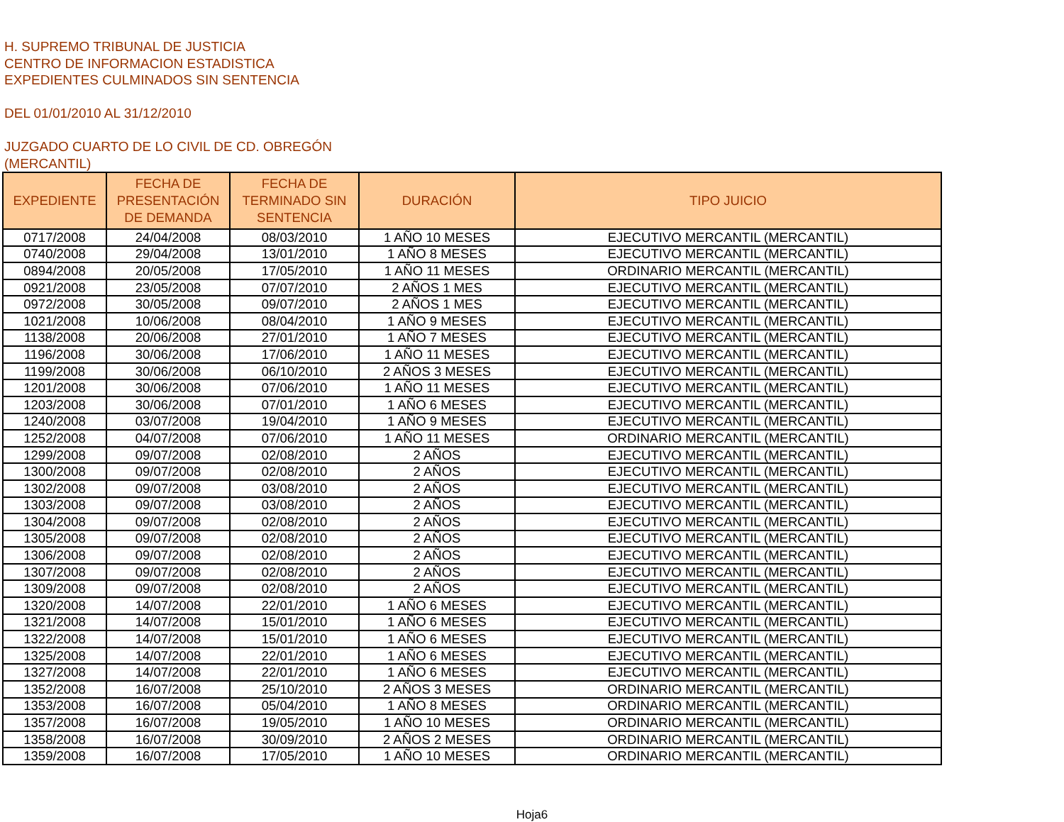H. SUPREMO TRIBUNAL DE JUSTICIA
CENTRO DE INFORMACION ESTADISTICA
EXPEDIENTES CULMINADOS SIN SENTENCIA
DEL 01/01/2010 AL 31/12/2010
JUZGADO CUARTO DE LO CIVIL DE CD. OBREGÓN
(MERCANTIL)
| EXPEDIENTE | FECHA DE PRESENTACIÓN DE DEMANDA | FECHA DE TERMINADO SIN SENTENCIA | DURACIÓN | TIPO JUICIO |
| --- | --- | --- | --- | --- |
| 0717/2008 | 24/04/2008 | 08/03/2010 | 1 AÑO 10 MESES | EJECUTIVO MERCANTIL (MERCANTIL) |
| 0740/2008 | 29/04/2008 | 13/01/2010 | 1 AÑO 8 MESES | EJECUTIVO MERCANTIL (MERCANTIL) |
| 0894/2008 | 20/05/2008 | 17/05/2010 | 1 AÑO 11 MESES | ORDINARIO MERCANTIL (MERCANTIL) |
| 0921/2008 | 23/05/2008 | 07/07/2010 | 2 AÑOS 1 MES | EJECUTIVO MERCANTIL (MERCANTIL) |
| 0972/2008 | 30/05/2008 | 09/07/2010 | 2 AÑOS 1 MES | EJECUTIVO MERCANTIL (MERCANTIL) |
| 1021/2008 | 10/06/2008 | 08/04/2010 | 1 AÑO 9 MESES | EJECUTIVO MERCANTIL (MERCANTIL) |
| 1138/2008 | 20/06/2008 | 27/01/2010 | 1 AÑO 7 MESES | EJECUTIVO MERCANTIL (MERCANTIL) |
| 1196/2008 | 30/06/2008 | 17/06/2010 | 1 AÑO 11 MESES | EJECUTIVO MERCANTIL (MERCANTIL) |
| 1199/2008 | 30/06/2008 | 06/10/2010 | 2 AÑOS 3 MESES | EJECUTIVO MERCANTIL (MERCANTIL) |
| 1201/2008 | 30/06/2008 | 07/06/2010 | 1 AÑO 11 MESES | EJECUTIVO MERCANTIL (MERCANTIL) |
| 1203/2008 | 30/06/2008 | 07/01/2010 | 1 AÑO 6 MESES | EJECUTIVO MERCANTIL (MERCANTIL) |
| 1240/2008 | 03/07/2008 | 19/04/2010 | 1 AÑO 9 MESES | EJECUTIVO MERCANTIL (MERCANTIL) |
| 1252/2008 | 04/07/2008 | 07/06/2010 | 1 AÑO 11 MESES | ORDINARIO MERCANTIL (MERCANTIL) |
| 1299/2008 | 09/07/2008 | 02/08/2010 | 2 AÑOS | EJECUTIVO MERCANTIL (MERCANTIL) |
| 1300/2008 | 09/07/2008 | 02/08/2010 | 2 AÑOS | EJECUTIVO MERCANTIL (MERCANTIL) |
| 1302/2008 | 09/07/2008 | 03/08/2010 | 2 AÑOS | EJECUTIVO MERCANTIL (MERCANTIL) |
| 1303/2008 | 09/07/2008 | 03/08/2010 | 2 AÑOS | EJECUTIVO MERCANTIL (MERCANTIL) |
| 1304/2008 | 09/07/2008 | 02/08/2010 | 2 AÑOS | EJECUTIVO MERCANTIL (MERCANTIL) |
| 1305/2008 | 09/07/2008 | 02/08/2010 | 2 AÑOS | EJECUTIVO MERCANTIL (MERCANTIL) |
| 1306/2008 | 09/07/2008 | 02/08/2010 | 2 AÑOS | EJECUTIVO MERCANTIL (MERCANTIL) |
| 1307/2008 | 09/07/2008 | 02/08/2010 | 2 AÑOS | EJECUTIVO MERCANTIL (MERCANTIL) |
| 1309/2008 | 09/07/2008 | 02/08/2010 | 2 AÑOS | EJECUTIVO MERCANTIL (MERCANTIL) |
| 1320/2008 | 14/07/2008 | 22/01/2010 | 1 AÑO 6 MESES | EJECUTIVO MERCANTIL (MERCANTIL) |
| 1321/2008 | 14/07/2008 | 15/01/2010 | 1 AÑO 6 MESES | EJECUTIVO MERCANTIL (MERCANTIL) |
| 1322/2008 | 14/07/2008 | 15/01/2010 | 1 AÑO 6 MESES | EJECUTIVO MERCANTIL (MERCANTIL) |
| 1325/2008 | 14/07/2008 | 22/01/2010 | 1 AÑO 6 MESES | EJECUTIVO MERCANTIL (MERCANTIL) |
| 1327/2008 | 14/07/2008 | 22/01/2010 | 1 AÑO 6 MESES | EJECUTIVO MERCANTIL (MERCANTIL) |
| 1352/2008 | 16/07/2008 | 25/10/2010 | 2 AÑOS 3 MESES | ORDINARIO MERCANTIL (MERCANTIL) |
| 1353/2008 | 16/07/2008 | 05/04/2010 | 1 AÑO 8 MESES | ORDINARIO MERCANTIL (MERCANTIL) |
| 1357/2008 | 16/07/2008 | 19/05/2010 | 1 AÑO 10 MESES | ORDINARIO MERCANTIL (MERCANTIL) |
| 1358/2008 | 16/07/2008 | 30/09/2010 | 2 AÑOS 2 MESES | ORDINARIO MERCANTIL (MERCANTIL) |
| 1359/2008 | 16/07/2008 | 17/05/2010 | 1 AÑO 10 MESES | ORDINARIO MERCANTIL (MERCANTIL) |
Hoja6